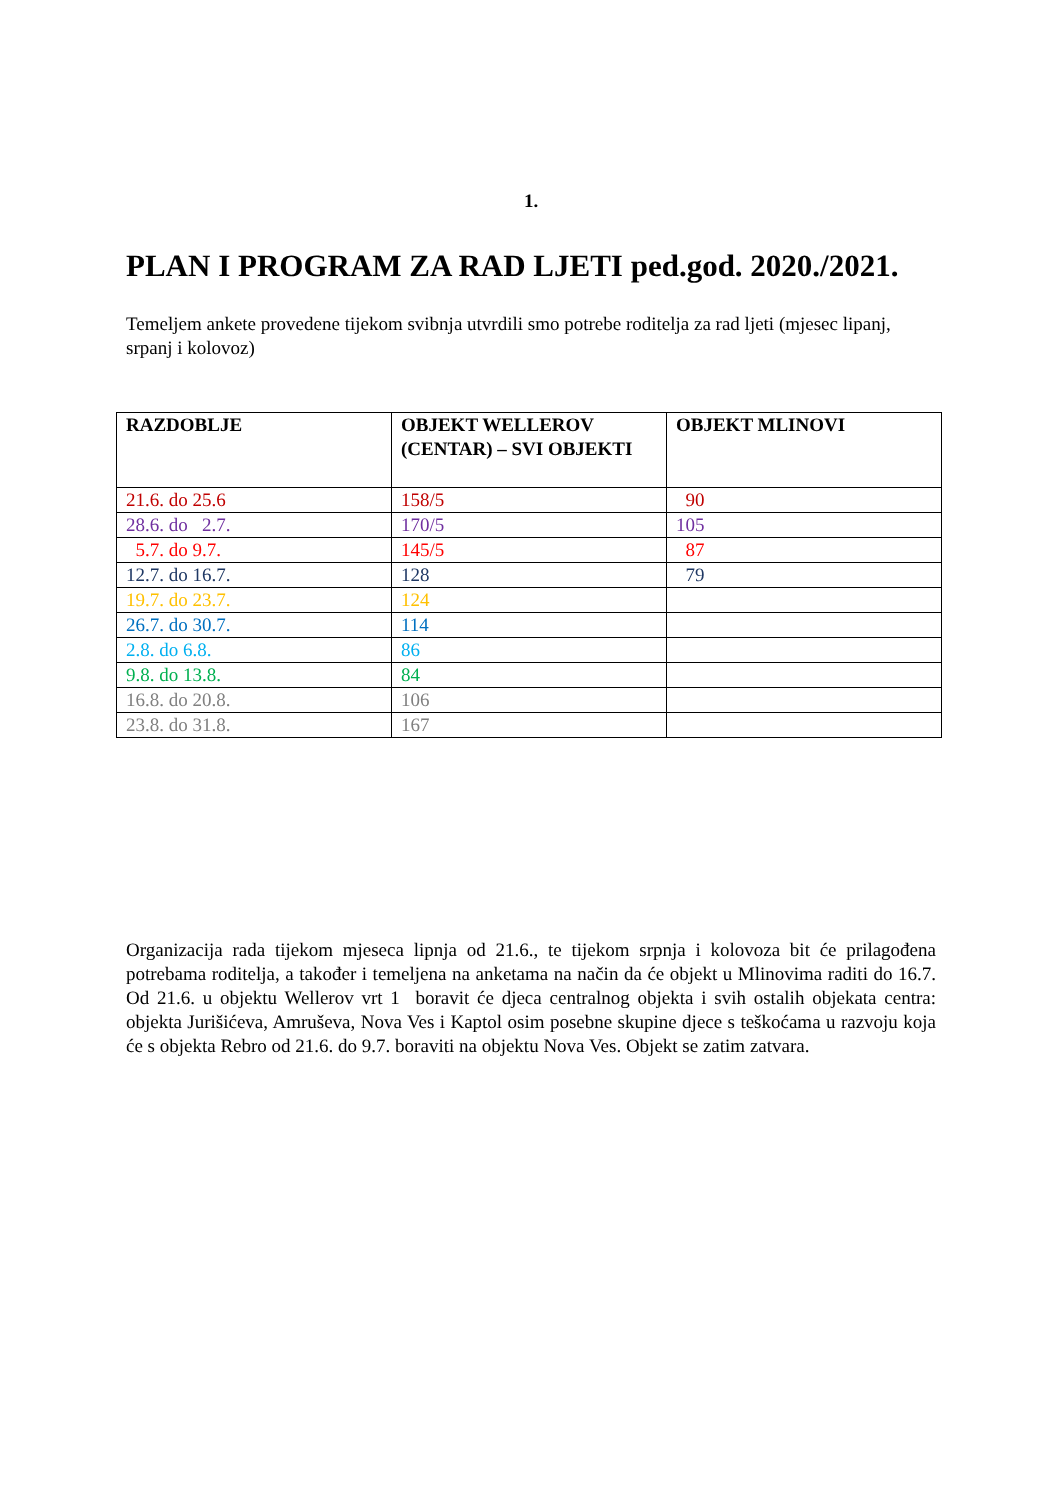1.
PLAN I PROGRAM ZA RAD LJETI ped.god. 2020./2021.
Temeljem ankete provedene tijekom svibnja utvrdili smo potrebe roditelja za rad ljeti (mjesec lipanj, srpanj i kolovoz)
| RAZDOBLJE | OBJEKT WELLEROV (CENTAR) – SVI OBJEKTI | OBJEKT MLINOVI |
| --- | --- | --- |
| 21.6. do 25.6 | 158/5 | 90 |
| 28.6. do 2.7. | 170/5 | 105 |
| 5.7. do 9.7. | 145/5 | 87 |
| 12.7. do 16.7. | 128 | 79 |
| 19.7. do 23.7. | 124 | |
| 26.7. do 30.7. | 114 | |
| 2.8. do 6.8. | 86 | |
| 9.8. do 13.8. | 84 | |
| 16.8. do 20.8. | 106 | |
| 23.8. do 31.8. | 167 | |
Organizacija rada tijekom mjeseca lipnja od 21.6., te tijekom srpnja i kolovoza bit će prilagođena potrebama roditelja, a također i temeljena na anketama na način da će objekt u Mlinovima raditi do 16.7. Od 21.6. u objektu Wellerov vrt 1 boravit će djeca centralnog objekta i svih ostalih objekata centra: objekta Jurišićeva, Amruševa, Nova Ves i Kaptol osim posebne skupine djece s teškoćama u razvoju koja će s objekta Rebro od 21.6. do 9.7. boraviti na objektu Nova Ves. Objekt se zatim zatvara.